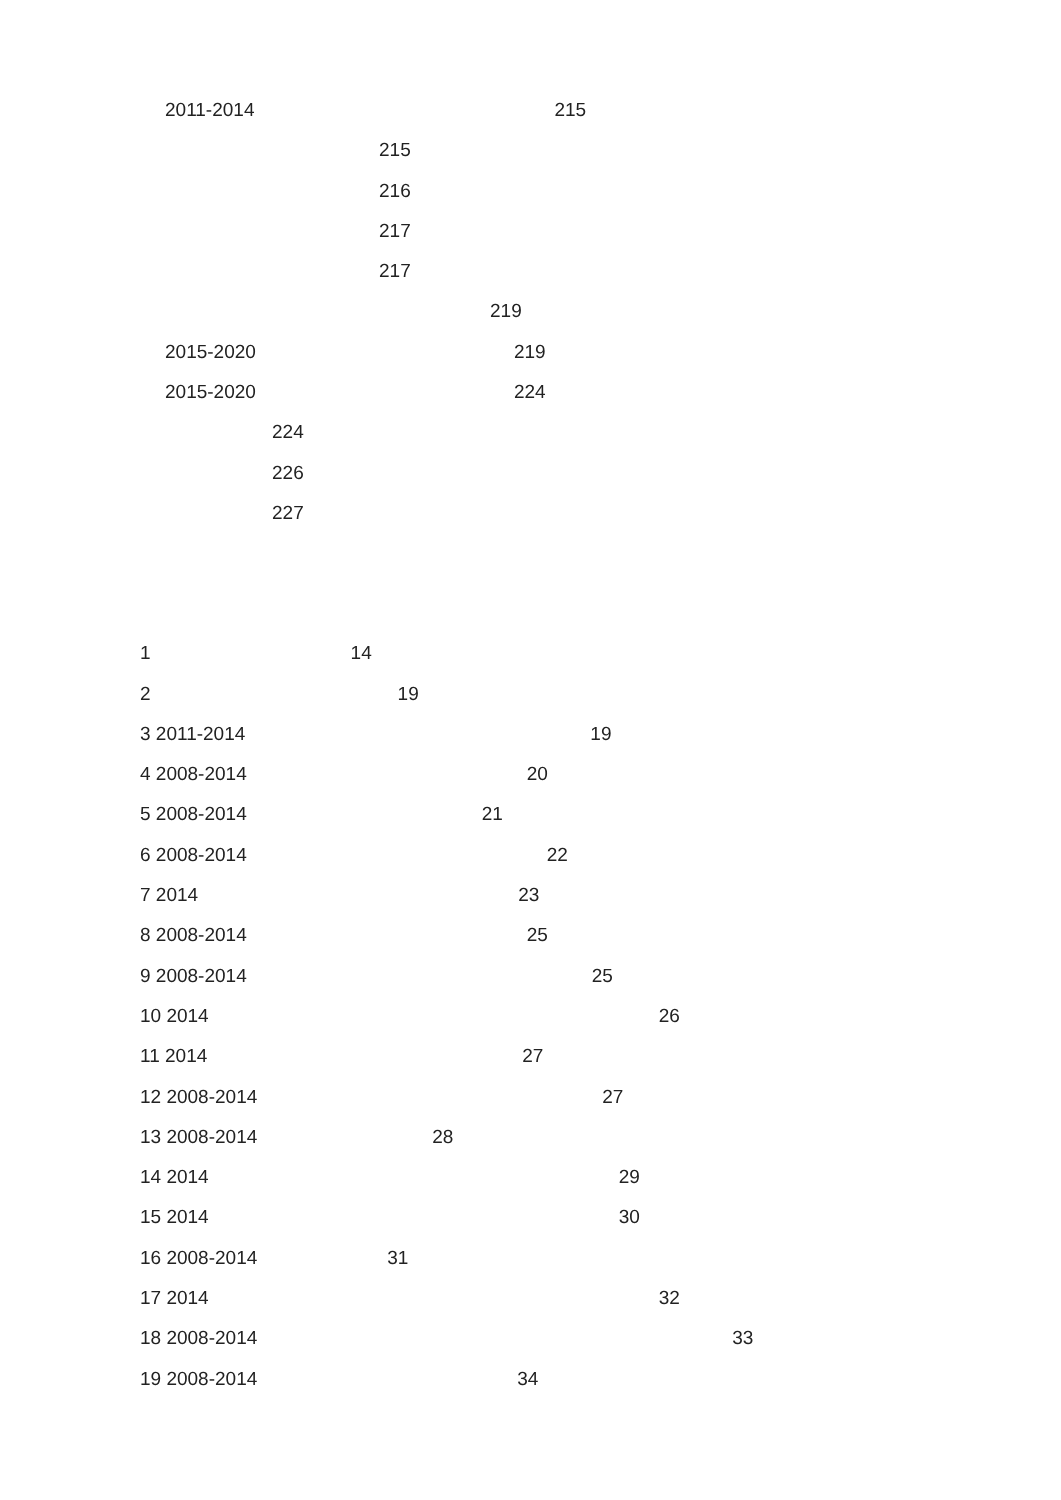2011-2014 215
215
216
217
217
219
2015-2020 219
2015-2020 224
224
226
227
1 14
2 19
3 2011-2014 19
4 2008-2014 20
5 2008-2014 21
6 2008-2014 22
7 2014 23
8 2008-2014 25
9 2008-2014 25
10 2014 26
11 2014 27
12 2008-2014 27
13 2008-2014 28
14 2014 29
15 2014 30
16 2008-2014 31
17 2014 32
18 2008-2014 33
19 2008-2014 34